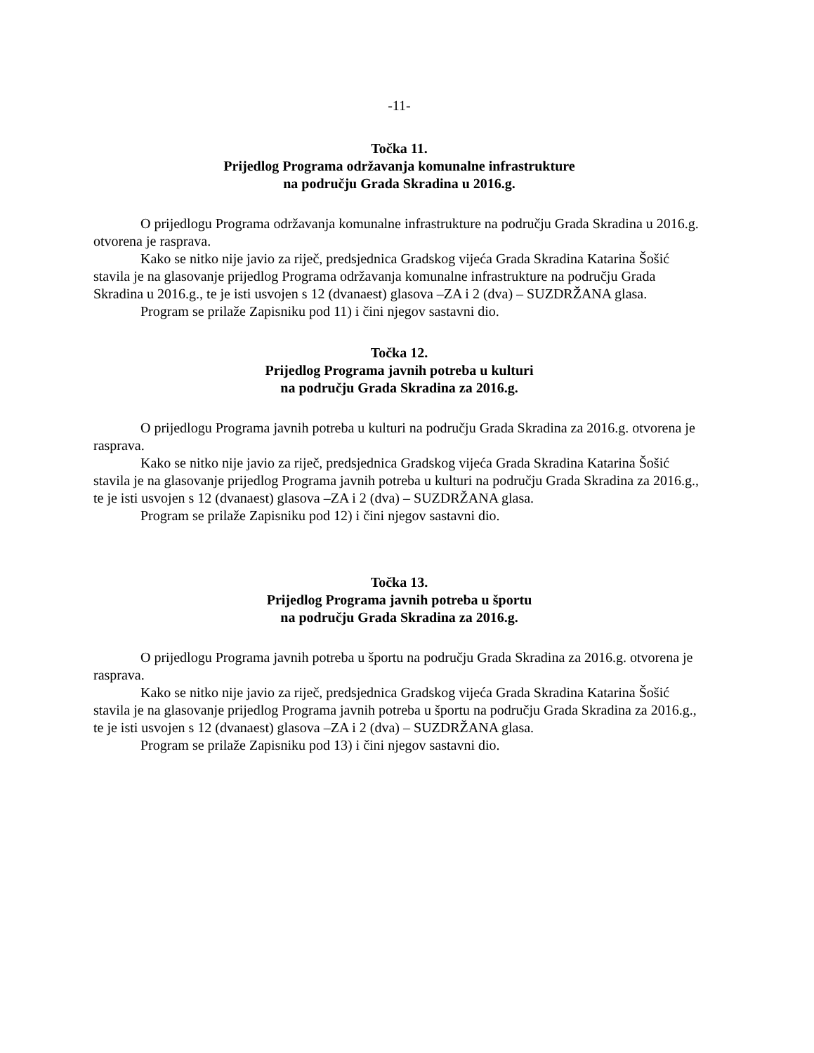-11-
Točka 11.
Prijedlog Programa održavanja komunalne infrastrukture
na području Grada Skradina u 2016.g.
O prijedlogu Programa održavanja komunalne infrastrukture na području Grada Skradina u 2016.g. otvorena je rasprava.
Kako se nitko nije javio za riječ, predsjednica Gradskog vijeća Grada Skradina Katarina Šošić stavila je na glasovanje prijedlog Programa održavanja komunalne infrastrukture na području Grada Skradina u 2016.g., te je isti usvojen s 12 (dvanaest) glasova –ZA i 2 (dva) – SUZDRŽANA glasa.
Program se prilaže Zapisniku pod 11) i čini njegov sastavni dio.
Točka 12.
Prijedlog Programa javnih potreba u kulturi
na području Grada Skradina za 2016.g.
O prijedlogu Programa javnih potreba u kulturi na području Grada Skradina za 2016.g. otvorena je rasprava.
Kako se nitko nije javio za riječ, predsjednica Gradskog vijeća Grada Skradina Katarina Šošić stavila je na glasovanje prijedlog Programa javnih potreba u kulturi na području Grada Skradina za 2016.g., te je isti usvojen s 12 (dvanaest) glasova –ZA i 2 (dva) – SUZDRŽANA glasa.
Program se prilaže Zapisniku pod 12) i čini njegov sastavni dio.
Točka 13.
Prijedlog Programa javnih potreba u športu
na području Grada Skradina za 2016.g.
O prijedlogu Programa javnih potreba u športu na području Grada Skradina za 2016.g. otvorena je rasprava.
Kako se nitko nije javio za riječ, predsjednica Gradskog vijeća Grada Skradina Katarina Šošić stavila je na glasovanje prijedlog Programa javnih potreba u športu na području Grada Skradina za 2016.g., te je isti usvojen s 12 (dvanaest) glasova –ZA i 2 (dva) – SUZDRŽANA glasa.
Program se prilaže Zapisniku pod 13) i čini njegov sastavni dio.